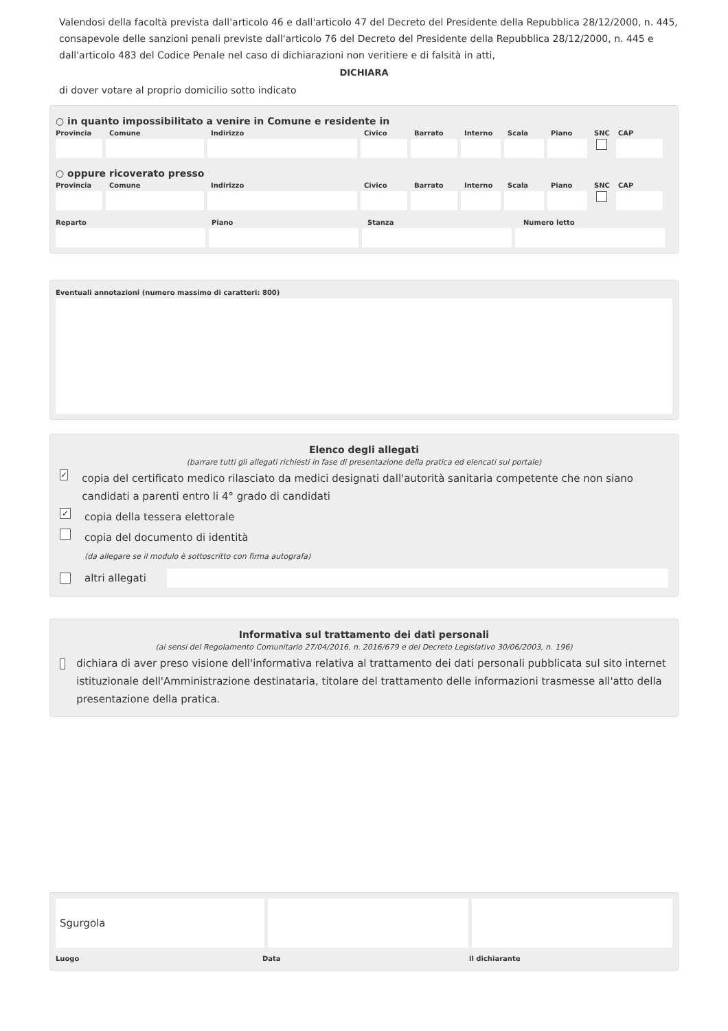Valendosi della facoltà prevista dall'articolo 46 e dall'articolo 47 del Decreto del Presidente della Repubblica 28/12/2000, n. 445, consapevole delle sanzioni penali previste dall'articolo 76 del Decreto del Presidente della Repubblica 28/12/2000, n. 445 e dall'articolo 483 del Codice Penale nel caso di dichiarazioni non veritiere e di falsità in atti,
DICHIARA
di dover votare al proprio domicilio sotto indicato
○ in quanto impossibilitato a venire in Comune e residente in
Provincia Comune Indirizzo Civico Barrato Interno Scala Piano SNC CAP
○ oppure ricoverato presso
Provincia Comune Indirizzo Civico Barrato Interno Scala Piano SNC CAP
Reparto Piano Stanza Numero letto
Eventuali annotazioni (numero massimo di caratteri: 800)
Elenco degli allegati
(barrare tutti gli allegati richiesti in fase di presentazione della pratica ed elencati sul portale)
✓ copia del certificato medico rilasciato da medici designati dall'autorità sanitaria competente che non siano candidati a parenti entro li 4° grado di candidati
✓ copia della tessera elettorale
copia del documento di identità
(da allegare se il modulo è sottoscritto con firma autografa)
altri allegati
Informativa sul trattamento dei dati personali
(ai sensi del Regolamento Comunitario 27/04/2016, n. 2016/679 e del Decreto Legislativo 30/06/2003, n. 196)
dichiara di aver preso visione dell'informativa relativa al trattamento dei dati personali pubblicata sul sito internet istituzionale dell'Amministrazione destinataria, titolare del trattamento delle informazioni trasmesse all'atto della presentazione della pratica.
Sgurgola
Luogo Data il dichiarante